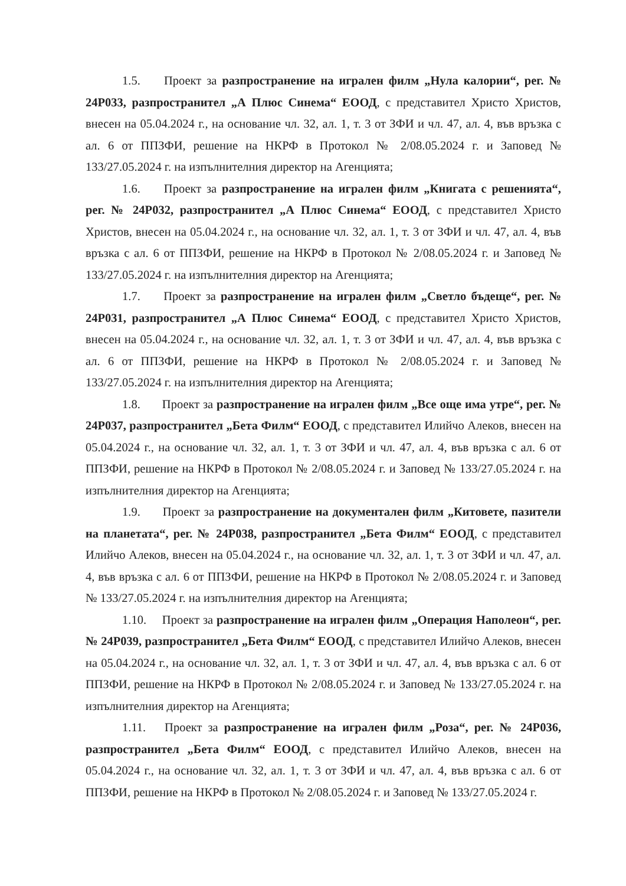1.5. Проект за разпространение на игрален филм „Нула калории“, рег. № 24P033, разпространител „А Плюс Синема“ ЕООД, с представител Христо Христов, внесен на 05.04.2024 г., на основание чл. 32, ал. 1, т. 3 от ЗФИ и чл. 47, ал. 4, във връзка с ал. 6 от ППЗФИ, решение на НКРФ в Протокол № 2/08.05.2024 г. и Заповед № 133/27.05.2024 г. на изпълнителния директор на Агенцията;
1.6. Проект за разпространение на игрален филм „Книгата с решенията“, рег. № 24P032, разпространител „А Плюс Синема“ ЕООД, с представител Христо Христов, внесен на 05.04.2024 г., на основание чл. 32, ал. 1, т. 3 от ЗФИ и чл. 47, ал. 4, във връзка с ал. 6 от ППЗФИ, решение на НКРФ в Протокол № 2/08.05.2024 г. и Заповед № 133/27.05.2024 г. на изпълнителния директор на Агенцията;
1.7. Проект за разпространение на игрален филм „Светло бъдеще“, рег. № 24P031, разпространител „А Плюс Синема“ ЕООД, с представител Христо Христов, внесен на 05.04.2024 г., на основание чл. 32, ал. 1, т. 3 от ЗФИ и чл. 47, ал. 4, във връзка с ал. 6 от ППЗФИ, решение на НКРФ в Протокол № 2/08.05.2024 г. и Заповед № 133/27.05.2024 г. на изпълнителния директор на Агенцията;
1.8. Проект за разпространение на игрален филм „Все още има утре“, рег. № 24P037, разпространител „Бета Филм“ ЕООД, с представител Илийчо Алеков, внесен на 05.04.2024 г., на основание чл. 32, ал. 1, т. 3 от ЗФИ и чл. 47, ал. 4, във връзка с ал. 6 от ППЗФИ, решение на НКРФ в Протокол № 2/08.05.2024 г. и Заповед № 133/27.05.2024 г. на изпълнителния директор на Агенцията;
1.9. Проект за разпространение на документален филм „Китовете, пазители на планетата“, рег. № 24P038, разпространител „Бета Филм“ ЕООД, с представител Илийчо Алеков, внесен на 05.04.2024 г., на основание чл. 32, ал. 1, т. 3 от ЗФИ и чл. 47, ал. 4, във връзка с ал. 6 от ППЗФИ, решение на НКРФ в Протокол № 2/08.05.2024 г. и Заповед № 133/27.05.2024 г. на изпълнителния директор на Агенцията;
1.10. Проект за разпространение на игрален филм „Операция Наполеон“, рег. № 24P039, разпространител „Бета Филм“ ЕООД, с представител Илийчо Алеков, внесен на 05.04.2024 г., на основание чл. 32, ал. 1, т. 3 от ЗФИ и чл. 47, ал. 4, във връзка с ал. 6 от ППЗФИ, решение на НКРФ в Протокол № 2/08.05.2024 г. и Заповед № 133/27.05.2024 г. на изпълнителния директор на Агенцията;
1.11. Проект за разпространение на игрален филм „Роза“, рег. № 24P036, разпространител „Бета Филм“ ЕООД, с представител Илийчо Алеков, внесен на 05.04.2024 г., на основание чл. 32, ал. 1, т. 3 от ЗФИ и чл. 47, ал. 4, във връзка с ал. 6 от ППЗФИ, решение на НКРФ в Протокол № 2/08.05.2024 г. и Заповед № 133/27.05.2024 г.